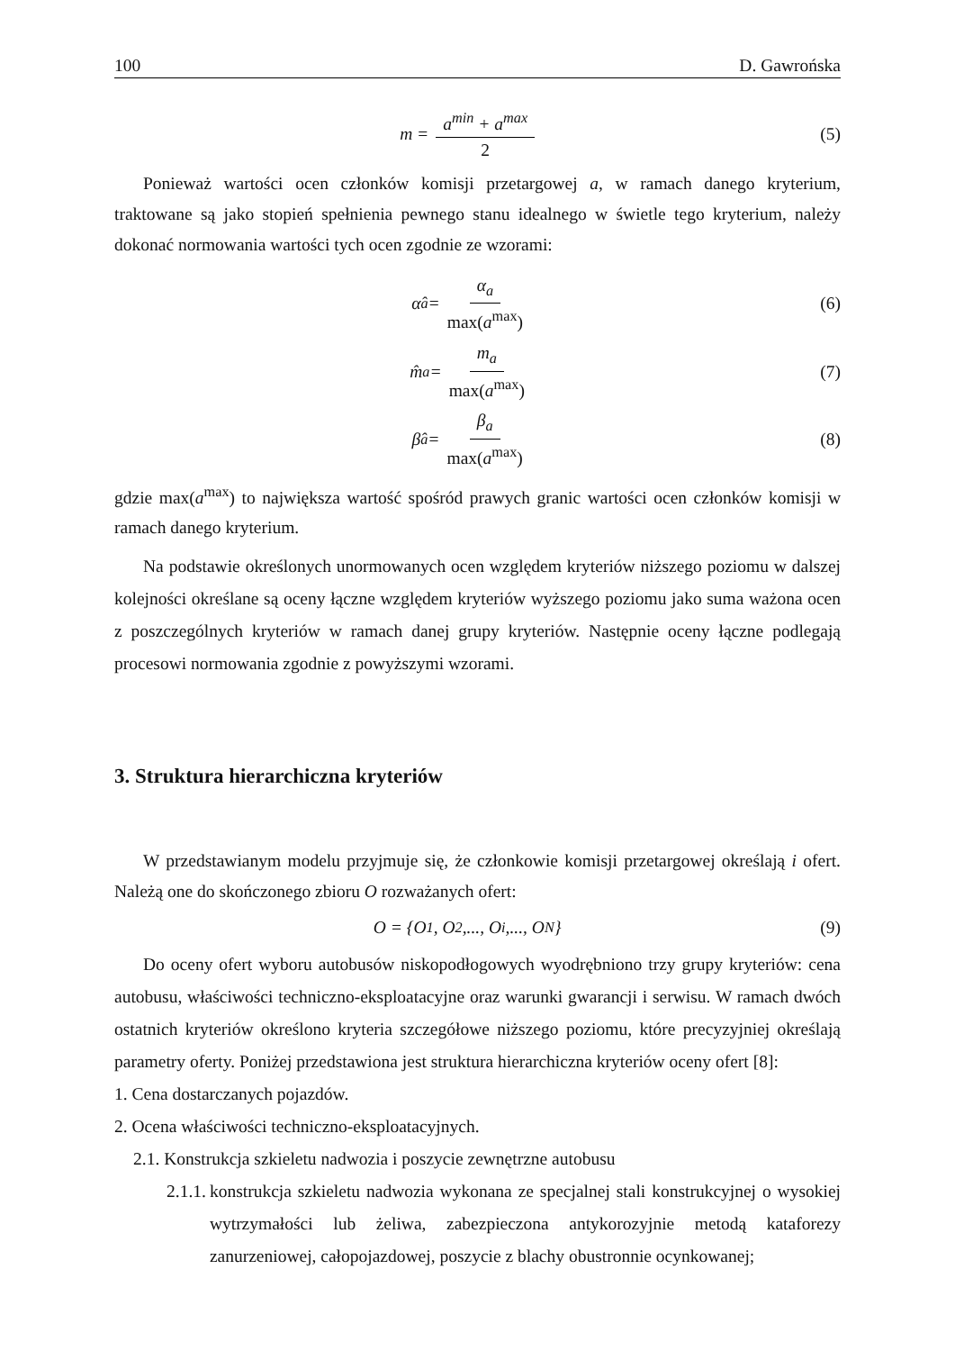100 D. Gawrońska
m = a<sup>min</sup> + a<sup>max</sup> 2
(5)
Ponieważ wartości ocen członków komisji przetargowej a, w ramach danego kryterium, traktowane są jako stopień spełnienia pewnego stanu idealnego w świetle tego kryterium, należy dokonać normowania wartości tych ocen zgodnie ze wzorami:
α̂<sub>a</sub> = α<sub>a</sub> max(a<sup>max</sup>)
(6)
m̂<sub>a</sub> = m<sub>a</sub> max(a<sup>max</sup>)
(7)
β̂<sub>a</sub> = β<sub>a</sub> max(a<sup>max</sup>)
(8)
gdzie max(a<sup>max</sup>) to największa wartość spośród prawych granic wartości ocen członków komisji w ramach danego kryterium.
Na podstawie określonych unormowanych ocen względem kryteriów niższego poziomu w dalszej kolejności określane są oceny łączne względem kryteriów wyższego poziomu jako suma ważona ocen z poszczególnych kryteriów w ramach danej grupy kryteriów. Następnie oceny łączne podlegają procesowi normowania zgodnie z powyższymi wzorami.
3. Struktura hierarchiczna kryteriów
W przedstawianym modelu przyjmuje się, że członkowie komisji przetargowej określają i ofert. Należą one do skończonego zbioru O rozważanych ofert:
O = {O<sub>1</sub>, O<sub>2</sub>,..., O<sub>i</sub>,..., O<sub>N</sub>} (9)
Do oceny ofert wyboru autobusów niskopodłogowych wyodrębniono trzy grupy kryteriów: cena autobusu, właściwości techniczno-eksploatacyjne oraz warunki gwarancji i serwisu. W ramach dwóch ostatnich kryteriów określono kryteria szczegółowe niższego poziomu, które precyzyjniej określają parametry oferty. Poniżej przedstawiona jest struktura hierarchiczna kryteriów oceny ofert [8]:
1. Cena dostarczanych pojazdów.
2. Ocena właściwości techniczno-eksploatacyjnych.
2.1. Konstrukcja szkieletu nadwozia i poszycie zewnętrzne autobusu
2.1.1. konstrukcja szkieletu nadwozia wykonana ze specjalnej stali konstrukcyjnej o wysokiej wytrzymałości lub żeliwa, zabezpieczona antykorozyjnie metodą kataforezy zanurzeniowej, całopojazdowej, poszycie z blachy obustronnie ocynkowanej;